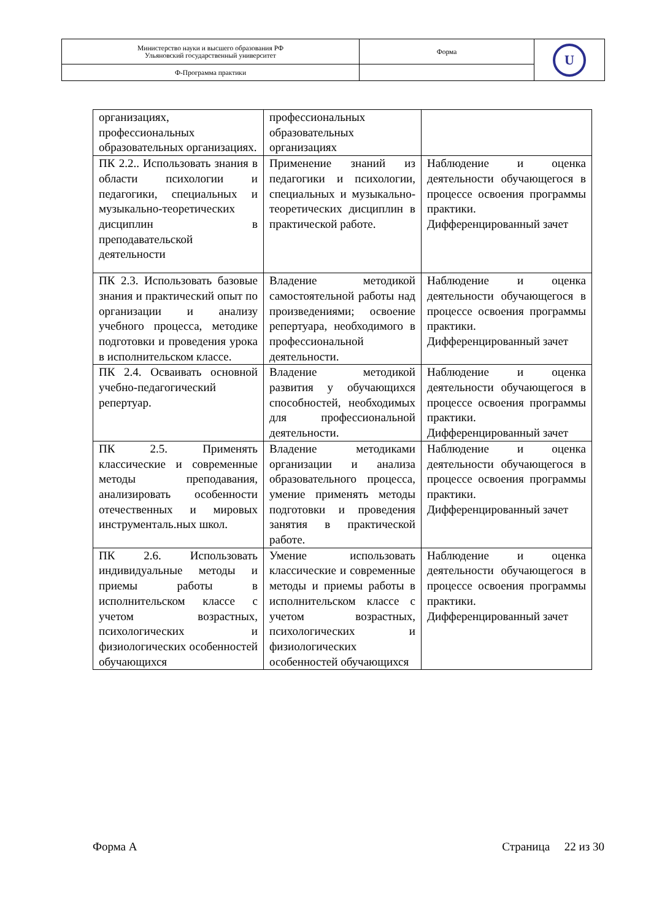| Министерство науки и высшего образования РФ Ульяновский государственный университет | Форма | U |
| Ф-Программа практики | | |
| организациях, профессиональных образовательных организациях. | профессиональных образовательных организациях | |
| ПК 2.2.. Использовать знания в области психологии и педагогики, специальных и музыкально-теоретических дисциплин в преподавательской деятельности | Применение знаний из педагогики и психологии, специальных и музыкально-теоретических дисциплин в практической работе. | Наблюдение и оценка деятельности обучающегося в процессе освоения программы практики. Дифференцированный зачет |
| ПК 2.3. Использовать базовые знания и практический опыт по организации и анализу учебного процесса, методике подготовки и проведения урока в исполнительском классе. | Владение методикой самостоятельной работы над произведениями; освоение репертуара, необходимого в профессиональной деятельности. | Наблюдение и оценка деятельности обучающегося в процессе освоения программы практики. Дифференцированный зачет |
| ПК 2.4. Осваивать основной учебно-педагогический репертуар. | Владение методикой развития у обучающихся способностей, необходимых для профессиональной деятельности. | Наблюдение и оценка деятельности обучающегося в процессе освоения программы практики. Дифференцированный зачет |
| ПК 2.5. Применять классические и современные методы преподавания, анализировать особенности отечественных и мировых инструменталь.ных школ. | Владение методиками организации и анализа образовательного процесса, умение применять методы подготовки и проведения занятия в практической работе. | Наблюдение и оценка деятельности обучающегося в процессе освоения программы практики. Дифференцированный зачет |
| ПК 2.6. Использовать индивидуальные методы и приемы работы в исполнительском классе с учетом возрастных, психологических и физиологических особенностей обучающихся | Умение использовать классические и современные методы и приемы работы в исполнительском классе с учетом возрастных, психологических и физиологических особенностей обучающихся | Наблюдение и оценка деятельности обучающегося в процессе освоения программы практики. Дифференцированный зачет |
Форма А Страница 22 из 30